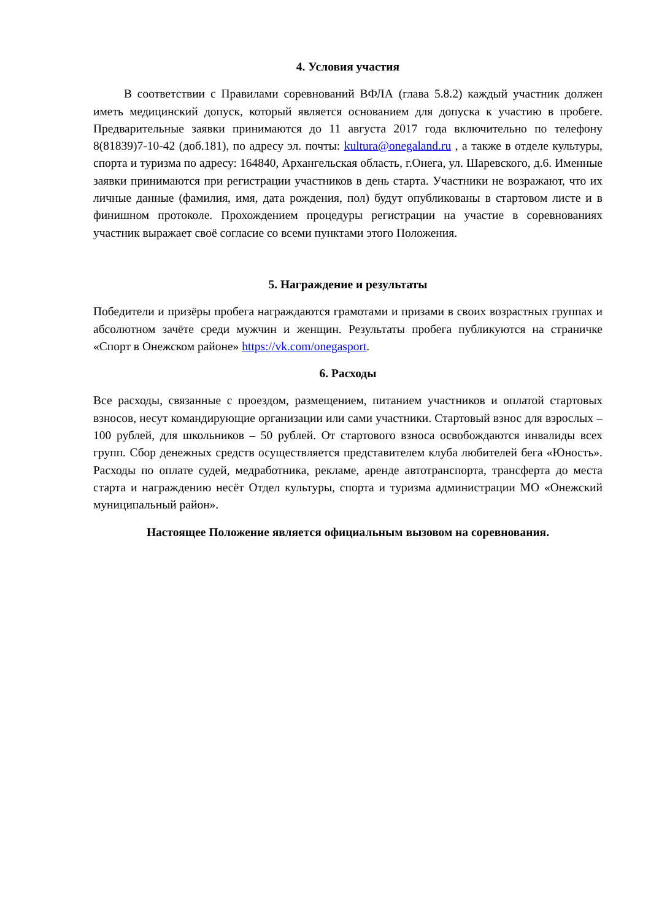4. Условия участия
В соответствии с Правилами соревнований ВФЛА (глава 5.8.2) каждый участник должен иметь медицинский допуск, который является основанием для допуска к участию в пробеге. Предварительные заявки принимаются до 11 августа 2017 года включительно по телефону 8(81839)7-10-42 (доб.181), по адресу эл. почты: kultura@onegaland.ru , а также в отделе культуры, спорта и туризма по адресу: 164840, Архангельская область, г.Онега, ул. Шаревского, д.6. Именные заявки принимаются при регистрации участников в день старта. Участники не возражают, что их личные данные (фамилия, имя, дата рождения, пол) будут опубликованы в стартовом листе и в финишном протоколе. Прохождением процедуры регистрации на участие в соревнованиях участник выражает своё согласие со всеми пунктами этого Положения.
5. Награждение и результаты
Победители и призёры пробега награждаются грамотами и призами в своих возрастных группах и абсолютном зачёте среди мужчин и женщин. Результаты пробега публикуются на страничке «Спорт в Онежском районе» https://vk.com/onegasport.
6. Расходы
Все расходы, связанные с проездом, размещением, питанием участников и оплатой стартовых взносов, несут командирующие организации или сами участники. Стартовый взнос для взрослых – 100 рублей, для школьников – 50 рублей. От стартового взноса освобождаются инвалиды всех групп. Сбор денежных средств осуществляется представителем клуба любителей бега «Юность». Расходы по оплате судей, медработника, рекламе, аренде автотранспорта, трансферта до места старта и награждению несёт Отдел культуры, спорта и туризма администрации МО «Онежский муниципальный район».
Настоящее Положение является официальным вызовом на соревнования.